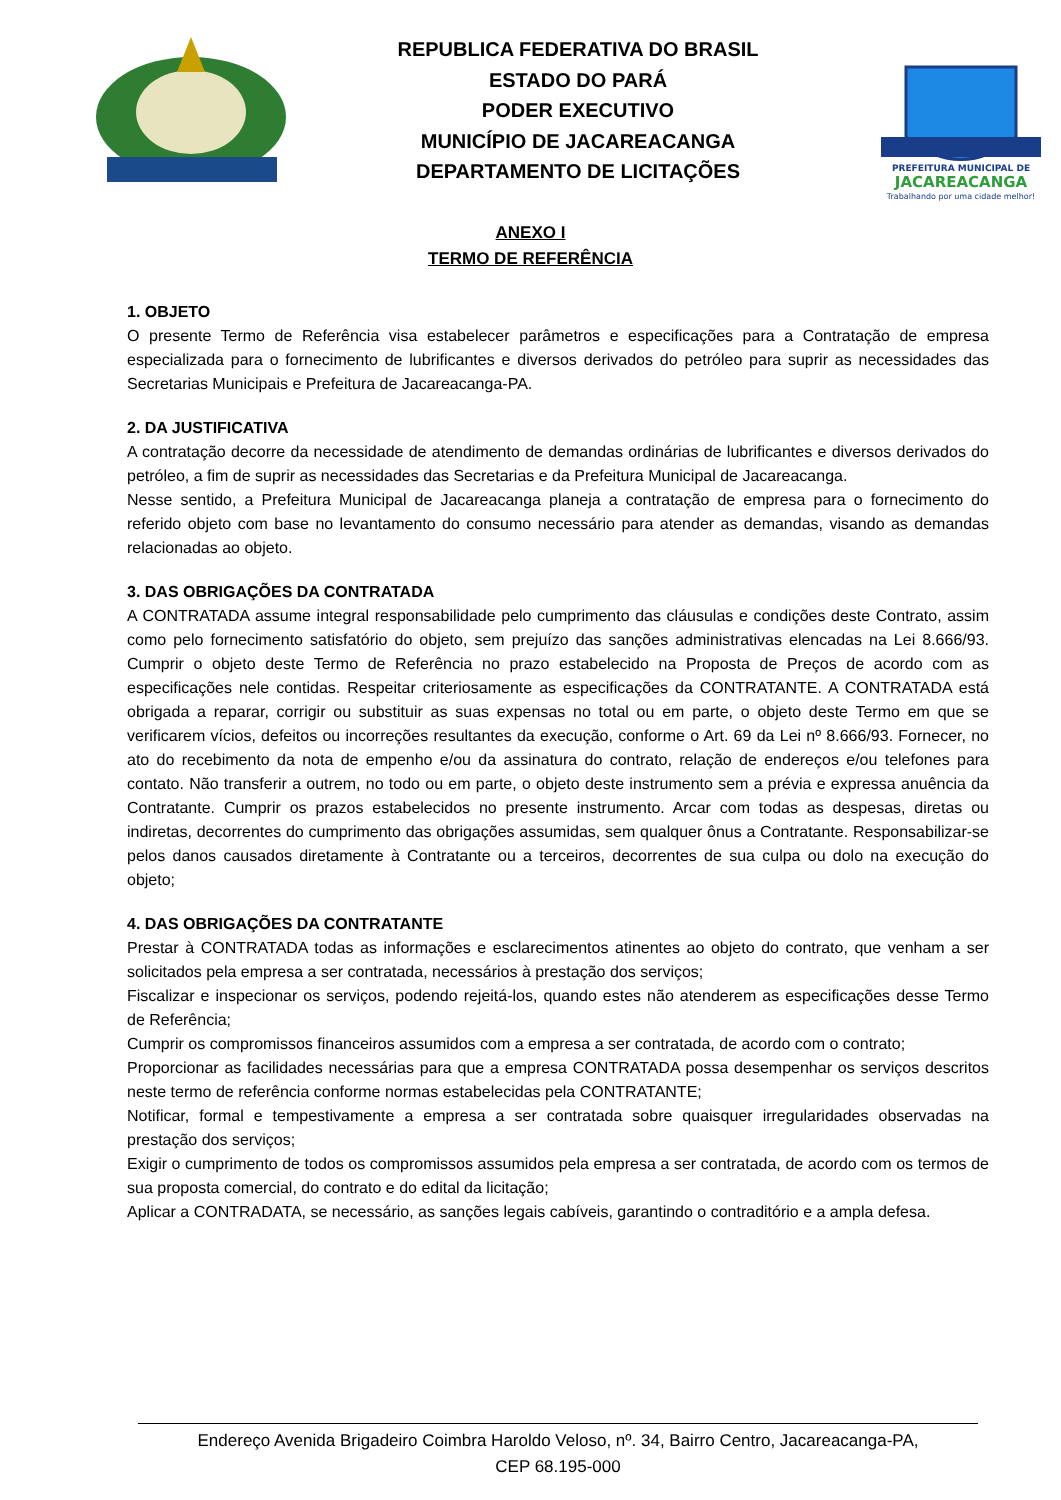REPUBLICA FEDERATIVA DO BRASIL
ESTADO DO PARÁ
PODER EXECUTIVO
MUNICÍPIO DE JACAREACANGA
DEPARTAMENTO DE LICITAÇÕES
PREFEITURA MUNICIPAL DE
JACAREACANGA
Trabalhando por uma cidade melhor!
ANEXO I
TERMO DE REFERÊNCIA
1. OBJETO
O presente Termo de Referência visa estabelecer parâmetros e especificações para a Contratação de empresa especializada para o fornecimento de lubrificantes e diversos derivados do petróleo para suprir as necessidades das Secretarias Municipais e Prefeitura de Jacareacanga-PA.
2. DA JUSTIFICATIVA
A contratação decorre da necessidade de atendimento de demandas ordinárias de lubrificantes e diversos derivados do petróleo, a fim de suprir as necessidades das Secretarias e da Prefeitura Municipal de Jacareacanga.
Nesse sentido, a Prefeitura Municipal de Jacareacanga planeja a contratação de empresa para o fornecimento do referido objeto com base no levantamento do consumo necessário para atender as demandas, visando as demandas relacionadas ao objeto.
3. DAS OBRIGAÇÕES DA CONTRATADA
A CONTRATADA assume integral responsabilidade pelo cumprimento das cláusulas e condições deste Contrato, assim como pelo fornecimento satisfatório do objeto, sem prejuízo das sanções administrativas elencadas na Lei 8.666/93. Cumprir o objeto deste Termo de Referência no prazo estabelecido na Proposta de Preços de acordo com as especificações nele contidas. Respeitar criteriosamente as especificações da CONTRATANTE. A CONTRATADA está obrigada a reparar, corrigir ou substituir as suas expensas no total ou em parte, o objeto deste Termo em que se verificarem vícios, defeitos ou incorreções resultantes da execução, conforme o Art. 69 da Lei nº 8.666/93. Fornecer, no ato do recebimento da nota de empenho e/ou da assinatura do contrato, relação de endereços e/ou telefones para contato. Não transferir a outrem, no todo ou em parte, o objeto deste instrumento sem a prévia e expressa anuência da Contratante. Cumprir os prazos estabelecidos no presente instrumento. Arcar com todas as despesas, diretas ou indiretas, decorrentes do cumprimento das obrigações assumidas, sem qualquer ônus a Contratante. Responsabilizar-se pelos danos causados diretamente à Contratante ou a terceiros, decorrentes de sua culpa ou dolo na execução do objeto;
4. DAS OBRIGAÇÕES DA CONTRATANTE
Prestar à CONTRATADA todas as informações e esclarecimentos atinentes ao objeto do contrato, que venham a ser solicitados pela empresa a ser contratada, necessários à prestação dos serviços;
Fiscalizar e inspecionar os serviços, podendo rejeitá-los, quando estes não atenderem as especificações desse Termo de Referência;
Cumprir os compromissos financeiros assumidos com a empresa a ser contratada, de acordo com o contrato;
Proporcionar as facilidades necessárias para que a empresa CONTRATADA possa desempenhar os serviços descritos neste termo de referência conforme normas estabelecidas pela CONTRATANTE;
Notificar, formal e tempestivamente a empresa a ser contratada sobre quaisquer irregularidades observadas na prestação dos serviços;
Exigir o cumprimento de todos os compromissos assumidos pela empresa a ser contratada, de acordo com os termos de sua proposta comercial, do contrato e do edital da licitação;
Aplicar a CONTRADATA, se necessário, as sanções legais cabíveis, garantindo o contraditório e a ampla defesa.
Endereço Avenida Brigadeiro Coimbra Haroldo Veloso, nº. 34, Bairro Centro, Jacareacanga-PA,
CEP 68.195-000